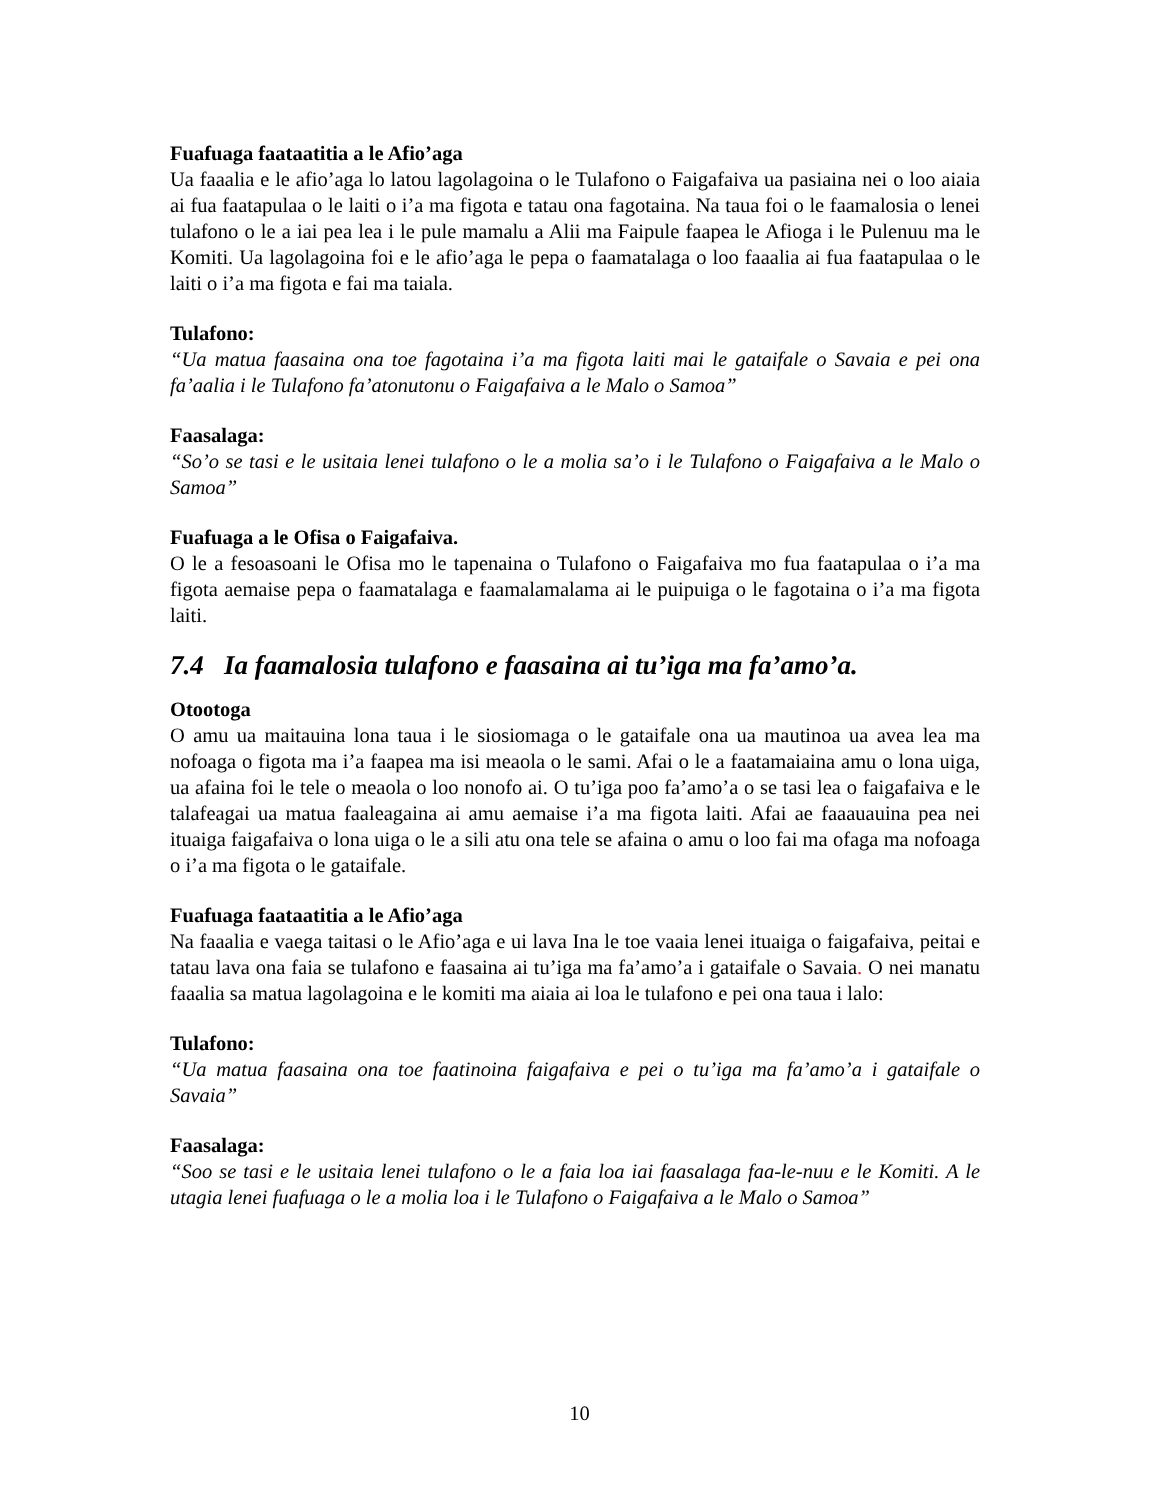Fuafuaga faataatitia a le Afio’aga
Ua faaalia e le afio’aga lo latou lagolagoina o le Tulafono o Faigafaiva ua pasiaina nei o loo aiaia ai fua faatapulaa o le laiti o i’a ma figota e tatau ona fagotaina. Na taua foi o le faamalosia o lenei tulafono o le a iai pea lea i le pule mamalu a Alii ma Faipule faapea le Afioga i le Pulenuu ma le Komiti. Ua lagolagoina foi e le afio’aga le pepa o faamatalaga o loo faaalia ai fua faatapulaa o le laiti o i’a ma figota e fai ma taiala.
Tulafono:
“Ua matua faasaina ona toe fagotaina i’a ma figota laiti mai le gataifale o Savaia e pei ona fa’aalia i le Tulafono fa’atonutonu o Faigafaiva a le Malo o Samoa”
Faasalaga:
“So’o se tasi e le usitaia lenei tulafono o le a molia sa’o i le Tulafono o Faigafaiva a le Malo o Samoa”
Fuafuaga a le Ofisa o Faigafaiva.
O le a fesoasoani le Ofisa mo le tapenaina o Tulafono o Faigafaiva mo fua faatapulaa o i’a ma figota aemaise pepa o faamatalaga e faamalamalama ai le puipuiga o le fagotaina o i’a ma figota laiti.
7.4 Ia faamalosia tulafono e faasaina ai tu’iga ma fa’amo’a.
Otootoga
O amu ua maitauina lona taua i le siosiomaga o le gataifale ona ua mautinoa ua avea lea ma nofoaga o figota ma i’a faapea ma isi meaola o le sami. Afai o le a faatamaiaina amu o lona uiga, ua afaina foi le tele o meaola o loo nonofo ai. O tu’iga poo fa’amo’a o se tasi lea o faigafaiva e le talafeagai ua matua faaleagaina ai amu aemaise i’a ma figota laiti. Afai ae faaauauina pea nei ituaiga faigafaiva o lona uiga o le a sili atu ona tele se afaina o amu o loo fai ma ofaga ma nofoaga o i’a ma figota o le gataifale.
Fuafuaga faataatitia a le Afio’aga
Na faaalia e vaega taitasi o le Afio’aga e ui lava Ina le toe vaaia lenei ituaiga o faigafaiva, peitai e tatau lava ona faia se tulafono e faasaina ai tu’iga ma fa’amo’a i gataifale o Savaia. O nei manatu faaalia sa matua lagolagoina e le komiti ma aiaia ai loa le tulafono e pei ona taua i lalo:
Tulafono:
“Ua matua faasaina ona toe faatinoina faigafaiva e pei o tu’iga ma fa’amo’a i gataifale o Savaia”
Faasalaga:
“Soo se tasi e le usitaia lenei tulafono o le a faia loa iai faasalaga faa-le-nuu e le Komiti. A le utagia lenei fuafuaga o le a molia loa i le Tulafono o Faigafaiva a le Malo o Samoa”
10